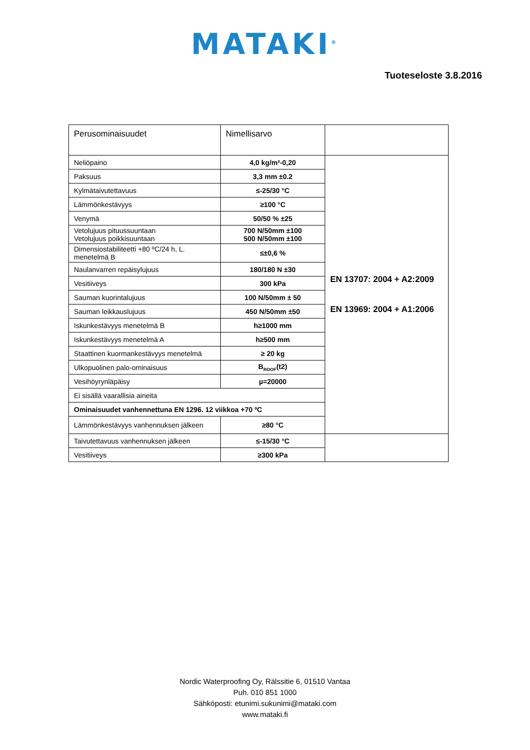MATAKI<sup>®</sup>
Tuoteseloste 3.8.2016
| Perusominaisuudet | Nimellisarvo | |
| --- | --- | --- |
| Neliöpaino | 4,0 kg/m²-0,20 | EN 13707: 2004 + A2:2009 EN 13969: 2004 + A1:2006 |
| Paksuus | 3,3 mm ±0.2 | |
| Kylmätaivutettavuus | ≤-25/30 °C | |
| Lämmönkestävyys | ≥100 °C | |
| Venymä | 50/50 % ±25 | |
| Vetolujuus pituussuuntaan Vetolujuus poikkisuuntaan | 700 N/50mm ±100 500 N/50mm ±100 | |
| Dimensiostabiliteetti +80 ºC/24 h, L. menetelmä B | ≤±0,6 % | |
| Naulanvarren repäisylujuus | 180/180 N ±30 | |
| Vesitiiveys | 300 kPa | |
| Sauman kuorintalujuus | 100 N/50mm ± 50 | |
| Sauman leikkauslujuus | 450 N/50mm ±50 | |
| Iskunkestävyys menetelmä B | h≥1000 mm | |
| Iskunkestävyys menetelmä A | h≥500 mm | |
| Staattinen kuormankestävyys menetelmä | ≥ 20 kg | |
| Ulkopuolinen palo-ominaisuus | B<sub>ROOF</sub>(t2) | |
| Vesihöyrynläpäisy | µ=20000 | |
| Ei sisällä vaarallisia aineita | | |
| Ominaisuudet vanhennettuna EN 1296. 12 viikkoa +70 ºC | | |
| Lämmönkestävyys vanhennuksen jälkeen | ≥80 °C | |
| Taivutettavuus vanhennuksen jälkeen | ≤-15/30 °C | |
| Vesitiiveys | ≥300 kPa | |
Nordic Waterproofing Oy, Rälssitie 6, 01510 Vantaa
Puh. 010 851 1000
Sähköposti: etunimi.sukunimi@mataki.com
www.mataki.fi